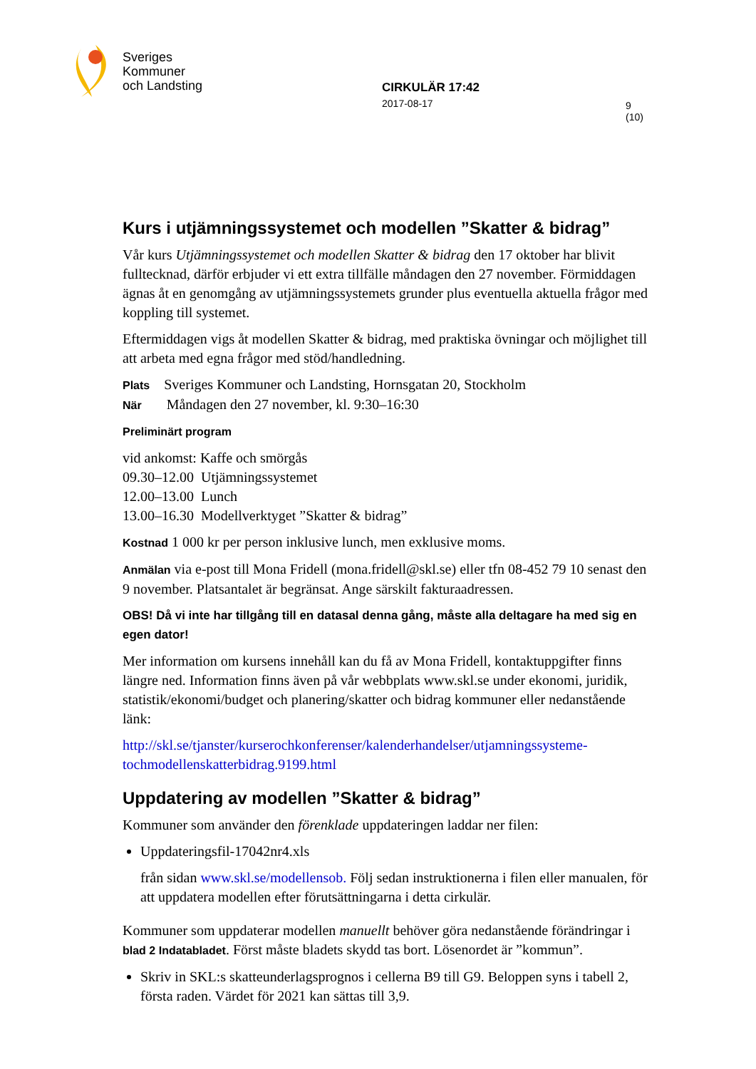Sveriges
Kommuner
och Landsting
CIRKULÄR 17:42
2017-08-17
9 (10)
Kurs i utjämningssystemet och modellen ”Skatter & bidrag”
Vår kurs Utjämningssystemet och modellen Skatter & bidrag den 17 oktober har blivit fulltecknad, därför erbjuder vi ett extra tillfälle måndagen den 27 november. Förmiddagen ägnas åt en genomgång av utjämningssystemets grunder plus eventuella aktuella frågor med koppling till systemet.
Eftermiddagen vigs åt modellen Skatter & bidrag, med praktiska övningar och möjlighet till att arbeta med egna frågor med stöd/handledning.
Plats Sveriges Kommuner och Landsting, Hornsgatan 20, Stockholm
När Måndagen den 27 november, kl. 9:30–16:30
Preliminärt program
vid ankomst: Kaffe och smörgås
09.30–12.00 Utjämningssystemet
12.00–13.00 Lunch
13.00–16.30 Modellverktyget ”Skatter & bidrag”
Kostnad 1 000 kr per person inklusive lunch, men exklusive moms.
Anmälan via e-post till Mona Fridell (mona.fridell@skl.se) eller tfn 08-452 79 10 senast den 9 november. Platsantalet är begränsat. Ange särskilt fakturaadressen.
OBS! Då vi inte har tillgång till en datasal denna gång, måste alla deltagare ha med sig en egen dator!
Mer information om kursens innehåll kan du få av Mona Fridell, kontaktuppgifter finns längre ned. Information finns även på vår webbplats www.skl.se under ekonomi, juridik, statistik/ekonomi/budget och planering/skatter och bidrag kommuner eller nedanstående länk:
http://skl.se/tjanster/kurserochkonferenser/kalenderhandelser/utjamningssysteme-tochmodellenskatterbidrag.9199.html
Uppdatering av modellen ”Skatter & bidrag”
Kommuner som använder den förenklade uppdateringen laddar ner filen:
Uppdateringsfil-17042nr4.xls
från sidan www.skl.se/modellensob. Följ sedan instruktionerna i filen eller manualen, för att uppdatera modellen efter förutsättningarna i detta cirkulär.
Kommuner som uppdaterar modellen manuellt behöver göra nedanstående förändringar i blad 2 Indatabladet. Först måste bladets skydd tas bort. Lösenordet är ”kommun”.
Skriv in SKL:s skatteunderlagsprognos i cellerna B9 till G9. Beloppen syns i tabell 2, första raden. Värdet för 2021 kan sättas till 3,9.